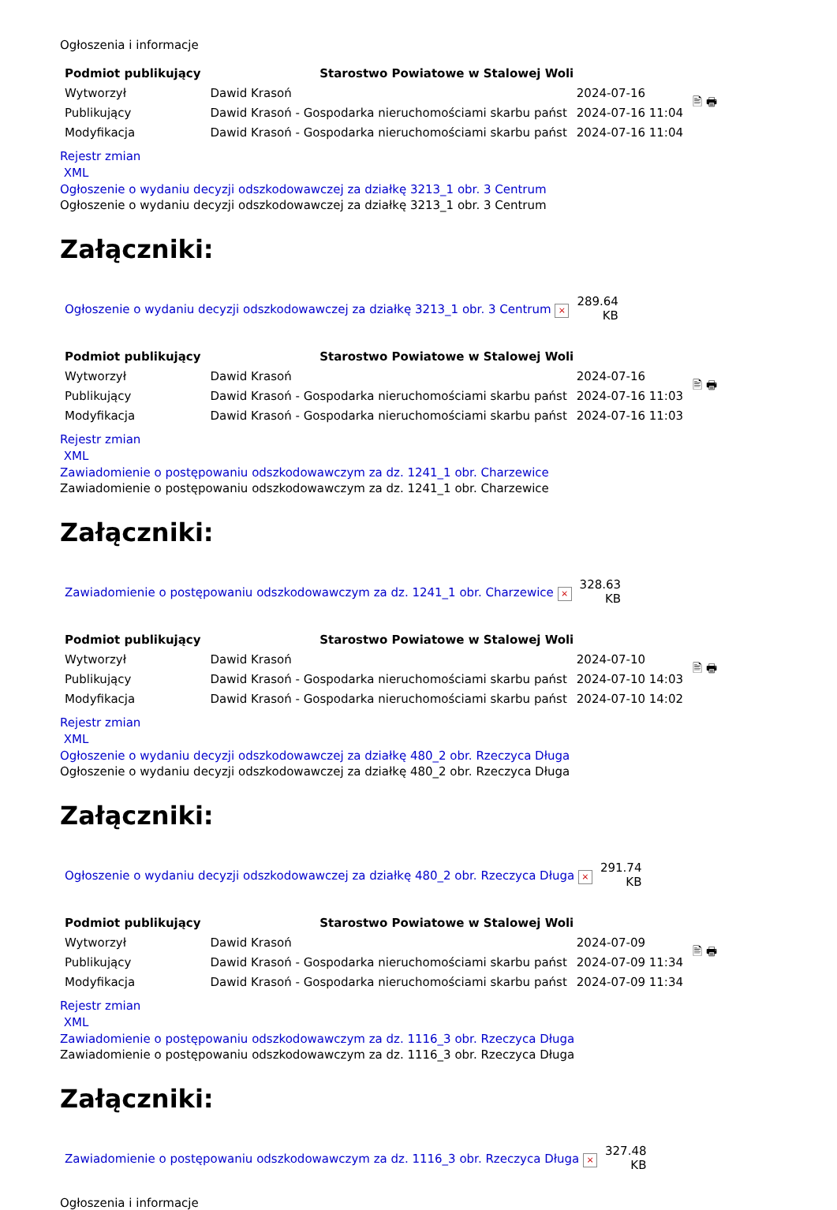Ogłoszenia i informacje
| Podmiot publikujący | Starostwo Powiatowe w Stalowej Woli | | 🖹 🖶 |
| Wytworzył | Dawid Krasoń | 2024-07-16 | |
| Publikujący | Dawid Krasoń - Gospodarka nieruchomościami skarbu państ | 2024-07-16 11:04 | |
| Modyfikacja | Dawid Krasoń - Gospodarka nieruchomościami skarbu państ | 2024-07-16 11:04 | |
Rejestr zmian
XML
Ogłoszenie o wydaniu decyzji odszkodowawczej za działkę 3213_1 obr. 3 Centrum
Ogłoszenie o wydaniu decyzji odszkodowawczej za działkę 3213_1 obr. 3 Centrum
Załączniki:
| Ogłoszenie o wydaniu decyzji odszkodowawczej za działkę 3213_1 obr. 3 Centrum × | 289.64 KB |
| Podmiot publikujący | Starostwo Powiatowe w Stalowej Woli | | 🖹 🖶 |
| Wytworzył | Dawid Krasoń | 2024-07-16 | |
| Publikujący | Dawid Krasoń - Gospodarka nieruchomościami skarbu państ | 2024-07-16 11:03 | |
| Modyfikacja | Dawid Krasoń - Gospodarka nieruchomościami skarbu państ | 2024-07-16 11:03 | |
Rejestr zmian
XML
Zawiadomienie o postępowaniu odszkodowawczym za dz. 1241_1 obr. Charzewice
Zawiadomienie o postępowaniu odszkodowawczym za dz. 1241_1 obr. Charzewice
Załączniki:
| Zawiadomienie o postępowaniu odszkodowawczym za dz. 1241_1 obr. Charzewice × | 328.63 KB |
| Podmiot publikujący | Starostwo Powiatowe w Stalowej Woli | | 🖹 🖶 |
| Wytworzył | Dawid Krasoń | 2024-07-10 | |
| Publikujący | Dawid Krasoń - Gospodarka nieruchomościami skarbu państ | 2024-07-10 14:03 | |
| Modyfikacja | Dawid Krasoń - Gospodarka nieruchomościami skarbu państ | 2024-07-10 14:02 | |
Rejestr zmian
XML
Ogłoszenie o wydaniu decyzji odszkodowawczej za działkę 480_2 obr. Rzeczyca Długa
Ogłoszenie o wydaniu decyzji odszkodowawczej za działkę 480_2 obr. Rzeczyca Długa
Załączniki:
| Ogłoszenie o wydaniu decyzji odszkodowawczej za działkę 480_2 obr. Rzeczyca Długa × | 291.74 KB |
| Podmiot publikujący | Starostwo Powiatowe w Stalowej Woli | | 🖹 🖶 |
| Wytworzył | Dawid Krasoń | 2024-07-09 | |
| Publikujący | Dawid Krasoń - Gospodarka nieruchomościami skarbu państ | 2024-07-09 11:34 | |
| Modyfikacja | Dawid Krasoń - Gospodarka nieruchomościami skarbu państ | 2024-07-09 11:34 | |
Rejestr zmian
XML
Zawiadomienie o postępowaniu odszkodowawczym za dz. 1116_3 obr. Rzeczyca Długa
Zawiadomienie o postępowaniu odszkodowawczym za dz. 1116_3 obr. Rzeczyca Długa
Załączniki:
| Zawiadomienie o postępowaniu odszkodowawczym za dz. 1116_3 obr. Rzeczyca Długa × | 327.48 KB |
Ogłoszenia i informacje